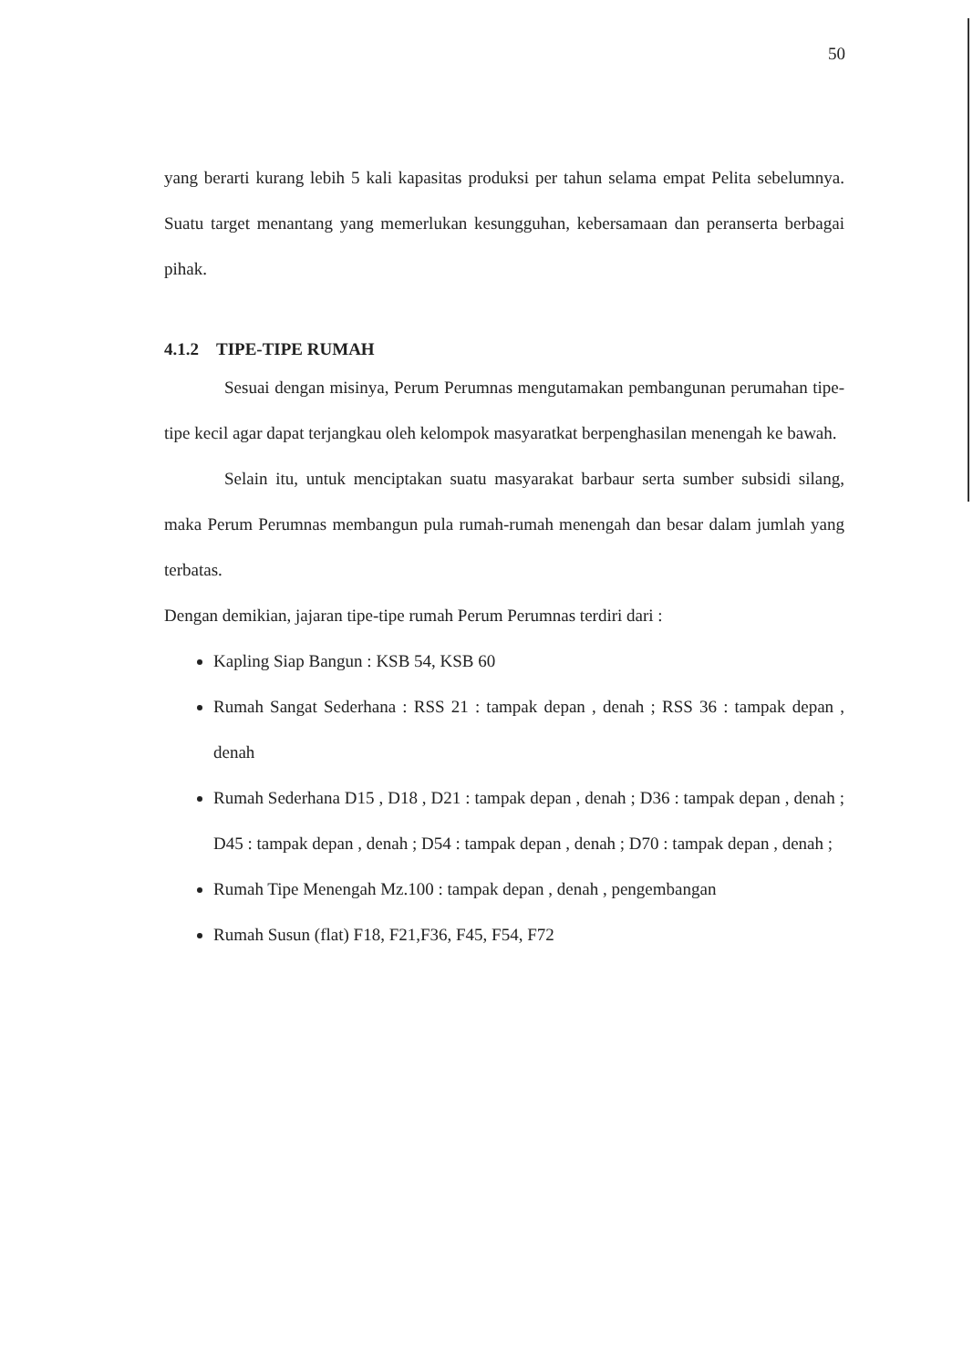50
yang berarti kurang lebih 5 kali kapasitas produksi per tahun selama empat Pelita sebelumnya. Suatu target menantang yang memerlukan kesungguhan, kebersamaan dan peranserta berbagai pihak.
4.1.2 TIPE-TIPE RUMAH
Sesuai dengan misinya, Perum Perumnas mengutamakan pembangunan perumahan tipe-tipe kecil agar dapat terjangkau oleh kelompok masyaratkat berpenghasilan menengah ke bawah.
Selain itu, untuk menciptakan suatu masyarakat barbaur serta sumber subsidi silang, maka Perum Perumnas membangun pula rumah-rumah menengah dan besar dalam jumlah yang terbatas.
Dengan demikian, jajaran tipe-tipe rumah Perum Perumnas terdiri dari :
Kapling Siap Bangun : KSB 54, KSB 60
Rumah Sangat Sederhana : RSS 21 : tampak depan , denah ; RSS 36 : tampak depan , denah
Rumah Sederhana D15 , D18 , D21 : tampak depan , denah ; D36 : tampak depan , denah ; D45 : tampak depan , denah ; D54 : tampak depan , denah ; D70 : tampak depan , denah ;
Rumah Tipe Menengah Mz.100 : tampak depan , denah , pengembangan
Rumah Susun (flat) F18, F21,F36, F45, F54, F72